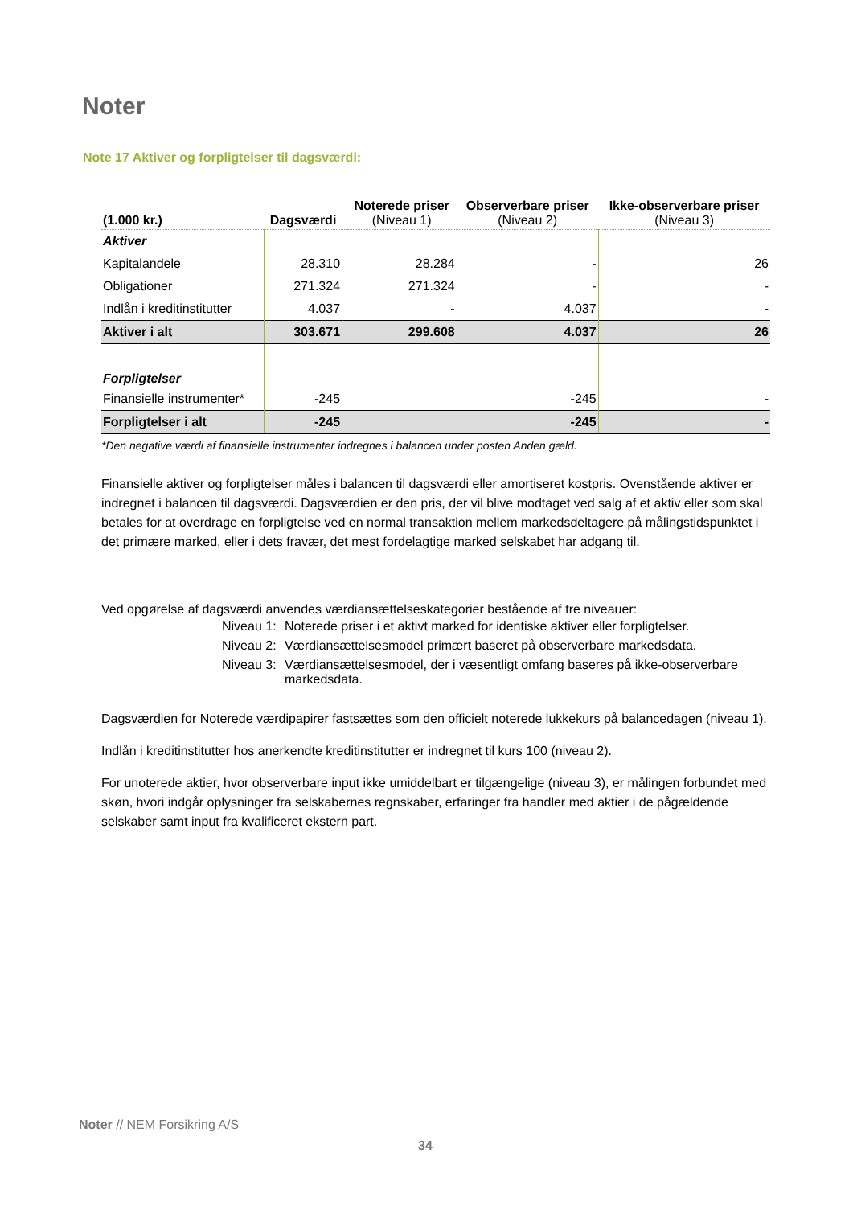Noter
Note 17 Aktiver og forpligtelser til dagsværdi:
| (1.000 kr.) | Dagsværdi | | Noterede priser (Niveau 1) | Observerbare priser (Niveau 2) | Ikke-observerbare priser (Niveau 3) |
| --- | --- | --- | --- | --- | --- |
| Aktiver | | | | | |
| Kapitalandele | 28.310 | | 28.284 | - | 26 |
| Obligationer | 271.324 | | 271.324 | - | - |
| Indlån i kreditinstitutter | 4.037 | | - | 4.037 | - |
| Aktiver i alt | 303.671 | | 299.608 | 4.037 | 26 |
| Forpligtelser | | | | | |
| Finansielle instrumenter* | -245 | | | -245 | - |
| Forpligtelser i alt | -245 | | | -245 | - |
*Den negative værdi af finansielle instrumenter indregnes i balancen under posten Anden gæld.
Finansielle aktiver og forpligtelser måles i balancen til dagsværdi eller amortiseret kostpris. Ovenstående aktiver er indregnet i balancen til dagsværdi. Dagsværdien er den pris, der vil blive modtaget ved salg af et aktiv eller som skal betales for at overdrage en forpligtelse ved en normal transaktion mellem markedsdeltagere på målingstidspunktet i det primære marked, eller i dets fravær, det mest fordelagtige marked selskabet har adgang til.
Ved opgørelse af dagsværdi anvendes værdiansættelseskategorier bestående af tre niveauer:
Niveau 1: Noterede priser i et aktivt marked for identiske aktiver eller forpligtelser.
Niveau 2: Værdiansættelsesmodel primært baseret på observerbare markedsdata.
Niveau 3: Værdiansættelsesmodel, der i væsentligt omfang baseres på ikke-observerbare markedsdata.
Dagsværdien for Noterede værdipapirer fastsættes som den officielt noterede lukkekurs på balancedagen (niveau 1).
Indlån i kreditinstitutter hos anerkendte kreditinstitutter er indregnet til kurs 100 (niveau 2).
For unoterede aktier, hvor observerbare input ikke umiddelbart er tilgængelige (niveau 3), er målingen forbundet med skøn, hvori indgår oplysninger fra selskabernes regnskaber, erfaringer fra handler med aktier i de pågældende selskaber samt input fra kvalificeret ekstern part.
Noter // NEM Forsikring A/S
34